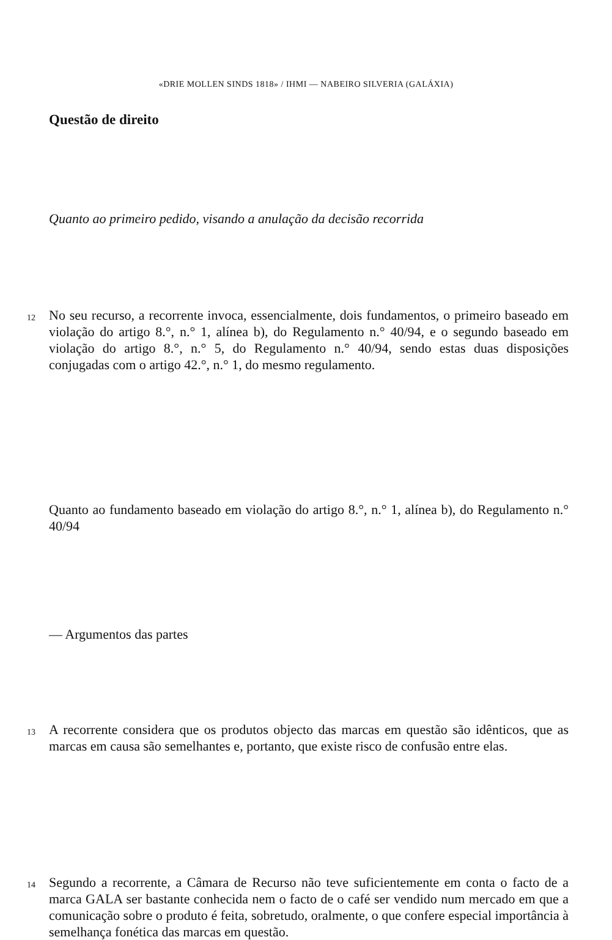«DRIE MOLLEN SINDS 1818» / IHMI — NABEIRO SILVERIA (GALÁXIA)
Questão de direito
Quanto ao primeiro pedido, visando a anulação da decisão recorrida
12
No seu recurso, a recorrente invoca, essencialmente, dois fundamentos, o primeiro baseado em violação do artigo 8.°, n.° 1, alínea b), do Regulamento n.° 40/94, e o segundo baseado em violação do artigo 8.°, n.° 5, do Regulamento n.° 40/94, sendo estas duas disposições conjugadas com o artigo 42.°, n.° 1, do mesmo regulamento.
Quanto ao fundamento baseado em violação do artigo 8.°, n.° 1, alínea b), do Regulamento n.° 40/94
— Argumentos das partes
13
A recorrente considera que os produtos objecto das marcas em questão são idênticos, que as marcas em causa são semelhantes e, portanto, que existe risco de confusão entre elas.
14
Segundo a recorrente, a Câmara de Recurso não teve suficientemente em conta o facto de a marca GALA ser bastante conhecida nem o facto de o café ser vendido num mercado em que a comunicação sobre o produto é feita, sobretudo, oralmente, o que confere especial importância à semelhança fonética das marcas em questão.